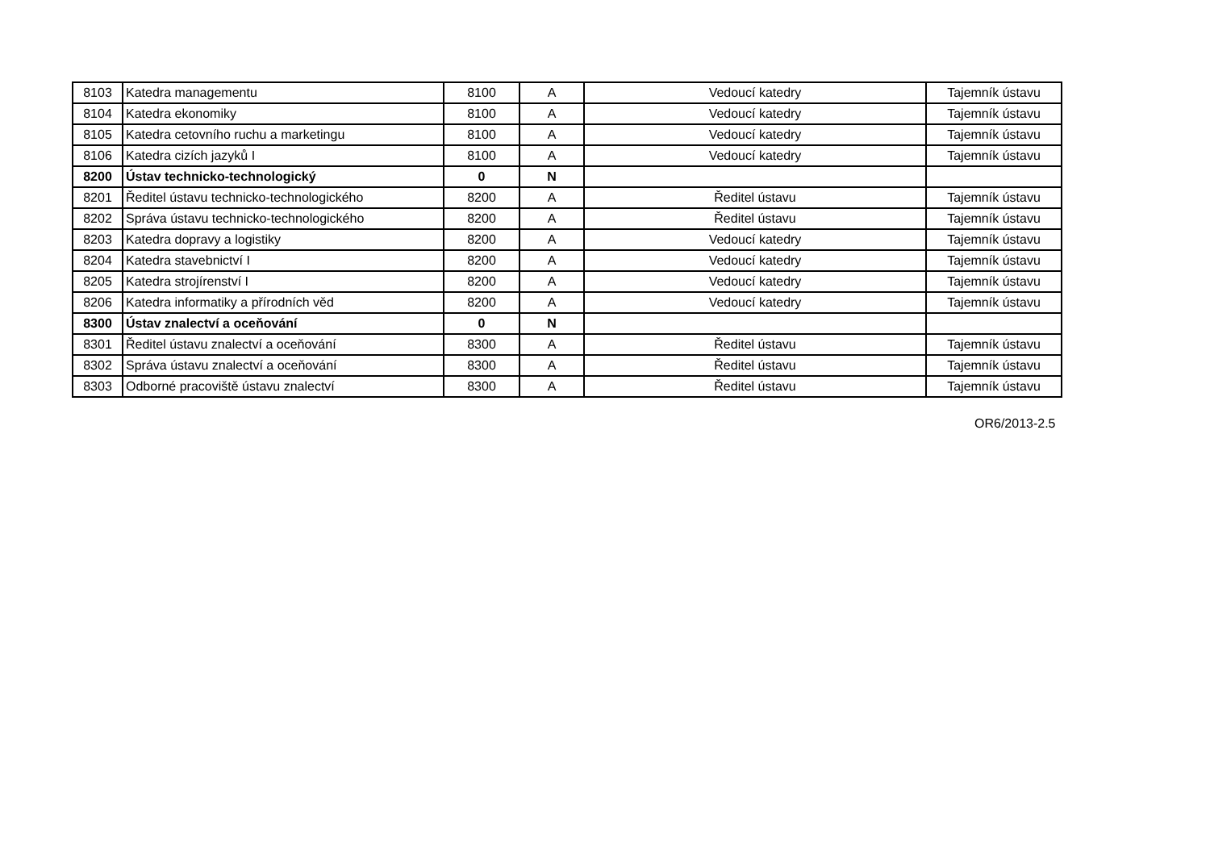| 8103 | Katedra managementu | 8100 | A | Vedoucí katedry | Tajemník ústavu |
| 8104 | Katedra ekonomiky | 8100 | A | Vedoucí katedry | Tajemník ústavu |
| 8105 | Katedra cetovního ruchu a marketingu | 8100 | A | Vedoucí katedry | Tajemník ústavu |
| 8106 | Katedra cizích jazyků I | 8100 | A | Vedoucí katedry | Tajemník ústavu |
| 8200 | Ústav technicko-technologický | 0 | N | | |
| 8201 | Ředitel ústavu technicko-technologického | 8200 | A | Ředitel ústavu | Tajemník ústavu |
| 8202 | Správa ústavu technicko-technologického | 8200 | A | Ředitel ústavu | Tajemník ústavu |
| 8203 | Katedra dopravy a logistiky | 8200 | A | Vedoucí katedry | Tajemník ústavu |
| 8204 | Katedra stavebnictví I | 8200 | A | Vedoucí katedry | Tajemník ústavu |
| 8205 | Katedra strojírenství I | 8200 | A | Vedoucí katedry | Tajemník ústavu |
| 8206 | Katedra informatiky a přírodních věd | 8200 | A | Vedoucí katedry | Tajemník ústavu |
| 8300 | Ústav znalectví a oceňování | 0 | N | | |
| 8301 | Ředitel ústavu znalectví a oceňování | 8300 | A | Ředitel ústavu | Tajemník ústavu |
| 8302 | Správa ústavu znalectví a oceňování | 8300 | A | Ředitel ústavu | Tajemník ústavu |
| 8303 | Odborné pracoviště ústavu znalectví | 8300 | A | Ředitel ústavu | Tajemník ústavu |
OR6/2013-2.5